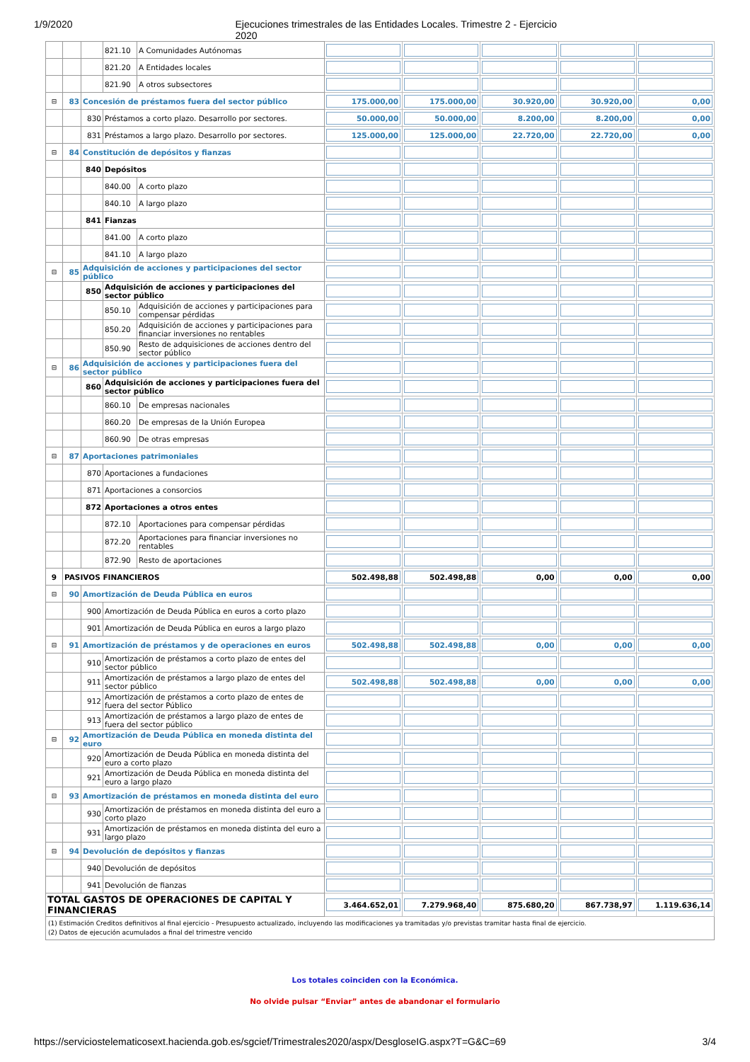1/9/2020 Ejecuciones trimestrales de las Entidades Locales. Trimestre 2 - Ejercicio 2020
| | | | 821.10 | A Comunidades Autónomas | | | | | |
| | | | 821.20 | A Entidades locales | | | | | |
| | | | 821.90 | A otros subsectores | | | | | |
| ⊟ | 83 | Concesión de préstamos fuera del sector público | | | 175.000,00 | 175.000,00 | 30.920,00 | 30.920,00 | 0,00 |
| | | 830 | Préstamos a corto plazo. Desarrollo por sectores. | | 50.000,00 | 50.000,00 | 8.200,00 | 8.200,00 | 0,00 |
| | | 831 | Préstamos a largo plazo. Desarrollo por sectores. | | 125.000,00 | 125.000,00 | 22.720,00 | 22.720,00 | 0,00 |
| ⊟ | 84 | Constitución de depósitos y fianzas | | | | | | | |
| | | 840 | Depósitos | | | | | | |
| | | | 840.00 | A corto plazo | | | | | |
| | | | 840.10 | A largo plazo | | | | | |
| | | 841 | Fianzas | | | | | | |
| | | | 841.00 | A corto plazo | | | | | |
| | | | 841.10 | A largo plazo | | | | | |
| ⊟ | 85 | Adquisición de acciones y participaciones del sector público | | | | | | | |
| | | 850 | Adquisición de acciones y participaciones del sector público | | | | | | |
| | | | 850.10 | Adquisición de acciones y participaciones para compensar pérdidas | | | | | |
| | | | 850.20 | Adquisición de acciones y participaciones para financiar inversiones no rentables | | | | | |
| | | | 850.90 | Resto de adquisiciones de acciones dentro del sector público | | | | | |
| ⊟ | 86 | Adquisición de acciones y participaciones fuera del sector público | | | | | | | |
| | | 860 | Adquisición de acciones y participaciones fuera del sector público | | | | | | |
| | | | 860.10 | De empresas nacionales | | | | | |
| | | | 860.20 | De empresas de la Unión Europea | | | | | |
| | | | 860.90 | De otras empresas | | | | | |
| ⊟ | 87 | Aportaciones patrimoniales | | | | | | | |
| | | 870 | Aportaciones a fundaciones | | | | | | |
| | | 871 | Aportaciones a consorcios | | | | | | |
| | | 872 | Aportaciones a otros entes | | | | | | |
| | | | 872.10 | Aportaciones para compensar pérdidas | | | | | |
| | | | 872.20 | Aportaciones para financiar inversiones no rentables | | | | | |
| | | | 872.90 | Resto de aportaciones | | | | | |
| 9 | PASIVOS FINANCIEROS | | | | 502.498,88 | 502.498,88 | 0,00 | 0,00 | 0,00 |
| ⊟ | 90 | Amortización de Deuda Pública en euros | | | | | | | |
| | | 900 | Amortización de Deuda Pública en euros a corto plazo | | | | | | |
| | | 901 | Amortización de Deuda Pública en euros a largo plazo | | | | | | |
| ⊟ | 91 | Amortización de préstamos y de operaciones en euros | | | 502.498,88 | 502.498,88 | 0,00 | 0,00 | 0,00 |
| | | 910 | Amortización de préstamos a corto plazo de entes del sector público | | | | | | |
| | | 911 | Amortización de préstamos a largo plazo de entes del sector público | | 502.498,88 | 502.498,88 | 0,00 | 0,00 | 0,00 |
| | | 912 | Amortización de préstamos a corto plazo de entes de fuera del sector Público | | | | | | |
| | | 913 | Amortización de préstamos a largo plazo de entes de fuera del sector público | | | | | | |
| ⊟ | 92 | Amortización de Deuda Pública en moneda distinta del euro | | | | | | | |
| | | 920 | Amortización de Deuda Pública en moneda distinta del euro a corto plazo | | | | | | |
| | | 921 | Amortización de Deuda Pública en moneda distinta del euro a largo plazo | | | | | | |
| ⊟ | 93 | Amortización de préstamos en moneda distinta del euro | | | | | | | |
| | | 930 | Amortización de préstamos en moneda distinta del euro a corto plazo | | | | | | |
| | | 931 | Amortización de préstamos en moneda distinta del euro a largo plazo | | | | | | |
| ⊟ | 94 | Devolución de depósitos y fianzas | | | | | | | |
| | | 940 | Devolución de depósitos | | | | | | |
| | | 941 | Devolución de fianzas | | | | | | |
| TOTAL GASTOS DE OPERACIONES DE CAPITAL Y FINANCIERAS | | | | | 3.464.652,01 | 7.279.968,40 | 875.680,20 | 867.738,97 | 1.119.636,14 |
| (1) Estimación Creditos definitivos al final ejercicio - Presupuesto actualizado, incluyendo las modificaciones ya tramitadas y/o previstas tramitar hasta final de ejercicio. (2) Datos de ejecución acumulados a final del trimestre vencido | | | | | | | | | |
Los totales coinciden con la Económica.
No olvide pulsar “Enviar” antes de abandonar el formulario
https://serviciostelematicosext.hacienda.gob.es/sgcief/Trimestrales2020/aspx/DesgloseIG.aspx?T=G&C=69 3/4